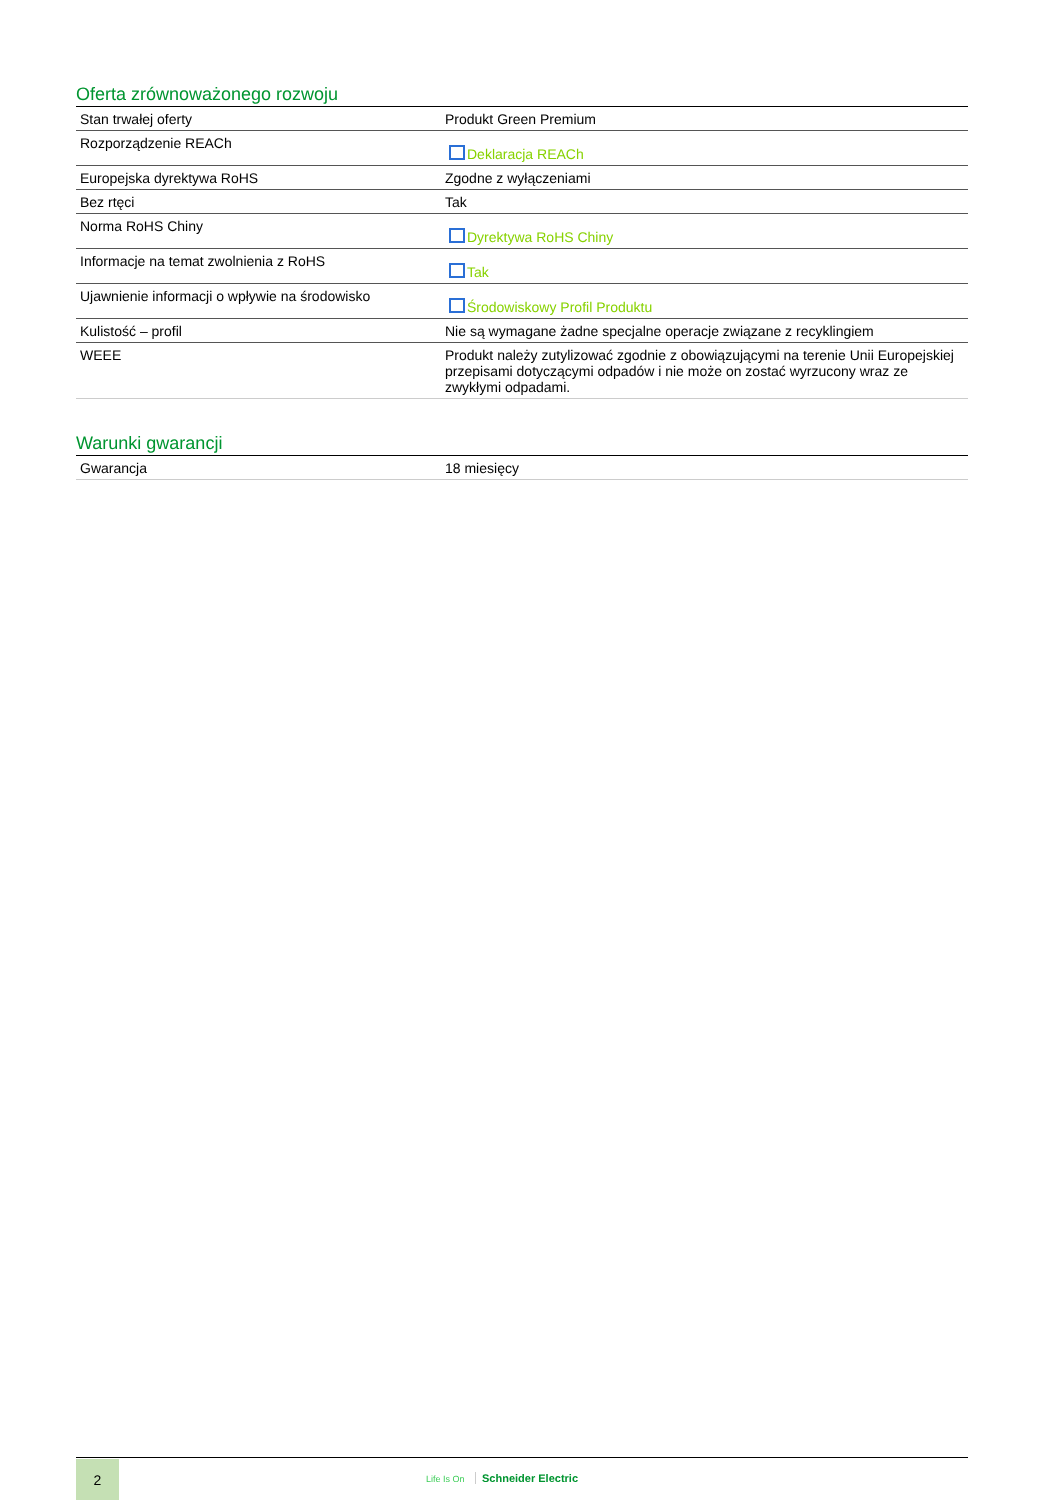Oferta zrównoważonego rozwoju
| Stan trwałej oferty | Produkt Green Premium |
| Rozporządzenie REACh | Deklaracja REACh |
| Europejska dyrektywa RoHS | Zgodne z wyłączeniami |
| Bez rtęci | Tak |
| Norma RoHS Chiny | Dyrektywa RoHS Chiny |
| Informacje na temat zwolnienia z RoHS | Tak |
| Ujawnienie informacji o wpływie na środowisko | Środowiskowy Profil Produktu |
| Kulistość – profil | Nie są wymagane żadne specjalne operacje związane z recyklingiem |
| WEEE | Produkt należy zutylizować zgodnie z obowiązującymi na terenie Unii Europejskiej przepisami dotyczącymi odpadów i nie może on zostać wyrzucony wraz ze zwykłymi odpadami. |
Warunki gwarancji
| Gwarancja | 18 miesięcy |
2
Life Is On Schneider Electric